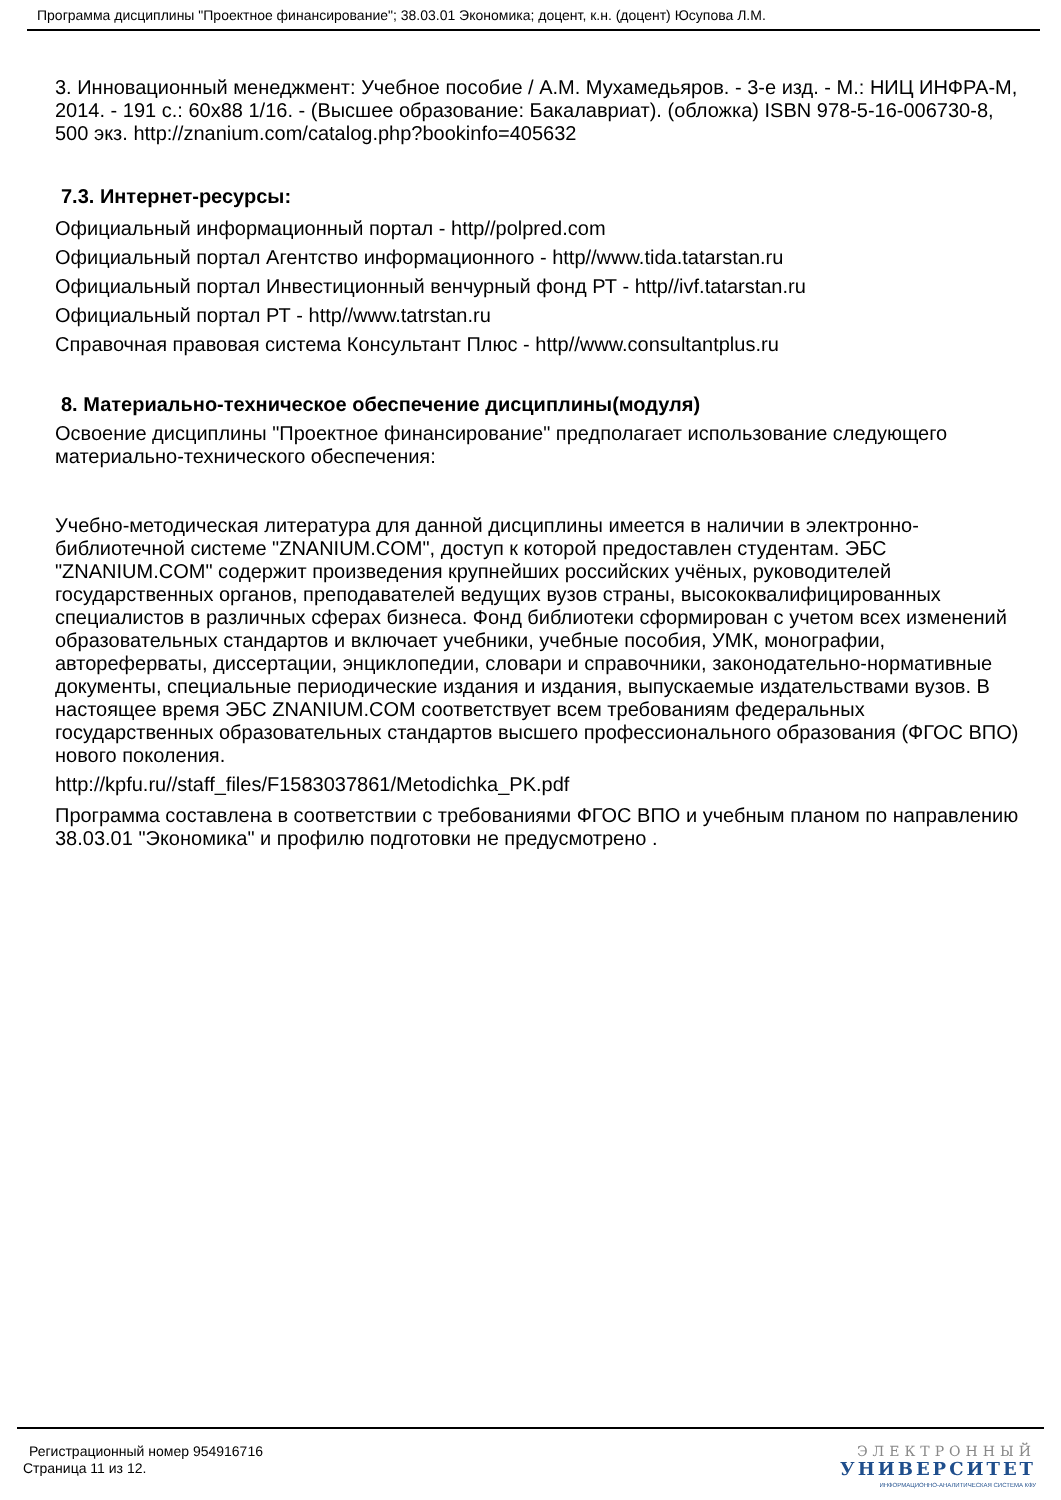Программа дисциплины "Проектное финансирование"; 38.03.01 Экономика; доцент, к.н. (доцент) Юсупова Л.М.
3. Инновационный менеджмент: Учебное пособие / А.М. Мухамедьяров. - 3-е изд. - М.: НИЦ ИНФРА-М, 2014. - 191 с.: 60х88 1/16. - (Высшее образование: Бакалавриат). (обложка) ISBN 978-5-16-006730-8, 500 экз. http://znanium.com/catalog.php?bookinfo=405632
7.3. Интернет-ресурсы:
Официальный информационный портал - http//polpred.com
Официальный портал Агентство информационного - http//www.tida.tatarstan.ru
Официальный портал Инвестиционный венчурный фонд РТ - http//ivf.tatarstan.ru
Официальный портал РТ - http//www.tatrstan.ru
Справочная правовая система Консультант Плюс - http//www.consultantplus.ru
8. Материально-техническое обеспечение дисциплины(модуля)
Освоение дисциплины "Проектное финансирование" предполагает использование следующего материально-технического обеспечения:
Учебно-методическая литература для данной дисциплины имеется в наличии в электронно-библиотечной системе "ZNANIUM.COM", доступ к которой предоставлен студентам. ЭБС "ZNANIUM.COM" содержит произведения крупнейших российских учёных, руководителей государственных органов, преподавателей ведущих вузов страны, высококвалифицированных специалистов в различных сферах бизнеса. Фонд библиотеки сформирован с учетом всех изменений образовательных стандартов и включает учебники, учебные пособия, УМК, монографии, автореферваты, диссертации, энциклопедии, словари и справочники, законодательно-нормативные документы, специальные периодические издания и издания, выпускаемые издательствами вузов. В настоящее время ЭБС ZNANIUM.COM соответствует всем требованиям федеральных государственных образовательных стандартов высшего профессионального образования (ФГОС ВПО) нового поколения.
http://kpfu.ru//staff_files/F1583037861/Metodichka_PK.pdf
Программа составлена в соответствии с требованиями ФГОС ВПО и учебным планом по направлению 38.03.01 "Экономика" и профилю подготовки не предусмотрено .
Регистрационный номер 954916716
Страница 11 из 12.
ЭЛЕКТРОННЫЙ
УНИВЕРСИТЕТ
ИНФОРМАЦИОННО-АНАЛИТИЧЕСКАЯ СИСТЕМА КФУ